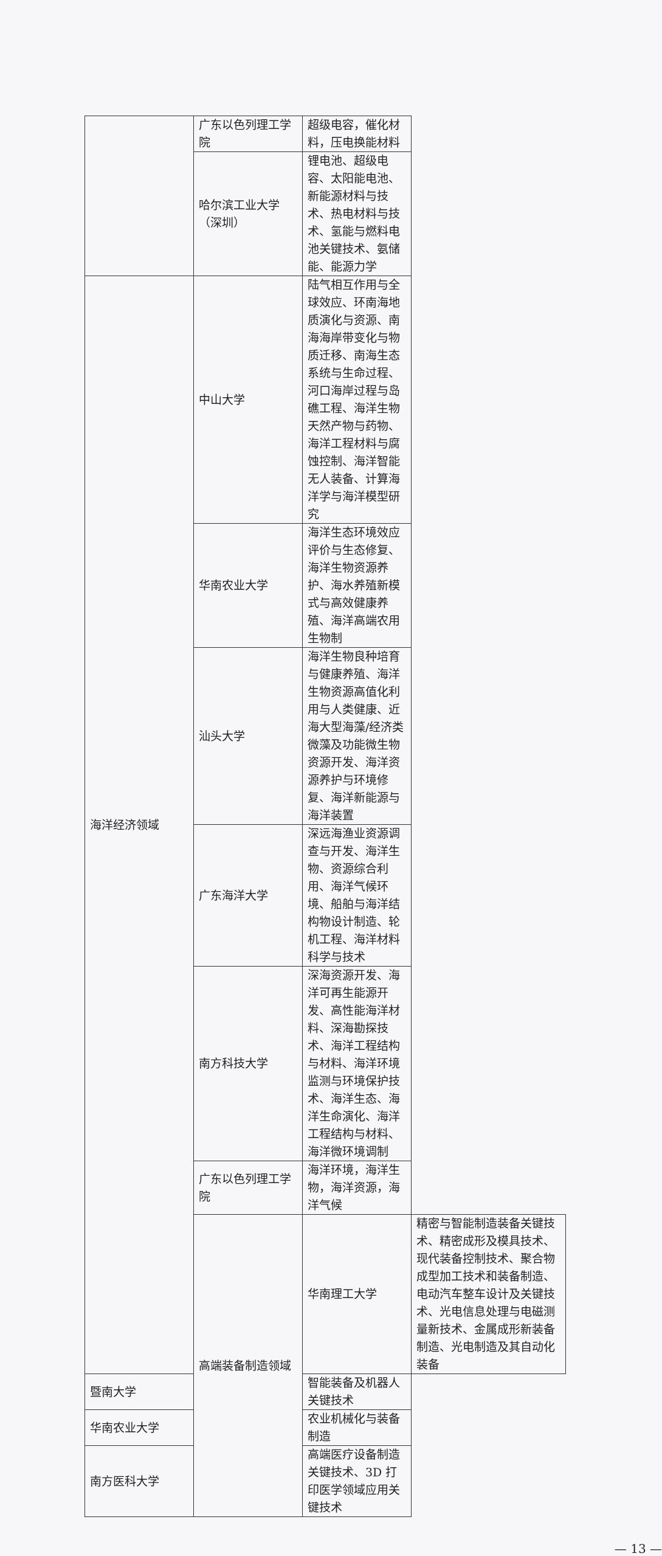| | 广东以色列理工学院 | 超级电容，催化材料，压电换能材料 | |
| | 哈尔滨工业大学（深圳） | 锂电池、超级电容、太阳能电池、新能源材料与技术、热电材料与技术、氢能与燃料电池关键技术、氨储能、能源力学 | |
| 海洋经济领域 | 中山大学 | 陆气相互作用与全球效应、环南海地质演化与资源、南海海岸带变化与物质迁移、南海生态系统与生命过程、河口海岸过程与岛礁工程、海洋生物天然产物与药物、海洋工程材料与腐蚀控制、海洋智能无人装备、计算海洋学与海洋模型研究 | |
| | 华南农业大学 | 海洋生态环境效应评价与生态修复、海洋生物资源养护、海水养殖新模式与高效健康养殖、海洋高端农用生物制 | |
| | 汕头大学 | 海洋生物良种培育与健康养殖、海洋生物资源高值化利用与人类健康、近海大型海藻/经济类微藻及功能微生物资源开发、海洋资源养护与环境修复、海洋新能源与海洋装置 | |
| | 广东海洋大学 | 深远海渔业资源调查与开发、海洋生物、资源综合利用、海洋气候环境、船舶与海洋结构物设计制造、轮机工程、海洋材料科学与技术 | |
| | 南方科技大学 | 深海资源开发、海洋可再生能源开发、高性能海洋材料、深海勘探技术、海洋工程结构与材料、海洋环境监测与环境保护技术、海洋生态、海洋生命演化、海洋工程结构与材料、海洋微环境调制 | |
| | 广东以色列理工学院 | 海洋环境，海洋生物，海洋资源，海洋气候 | |
| | 高端装备制造领域 | 华南理工大学 | 精密与智能制造装备关键技术、精密成形及模具技术、现代装备控制技术、聚合物成型加工技术和装备制造、电动汽车整车设计及关键技术、光电信息处理与电磁测量新技术、金属成形新装备制造、光电制造及其自动化装备 |
| 暨南大学 | | 智能装备及机器人关键技术 | |
| 华南农业大学 | | 农业机械化与装备制造 | |
| 南方医科大学 | | 高端医疗设备制造关键技术、3D 打印医学领域应用关键技术 | |
— 13 —